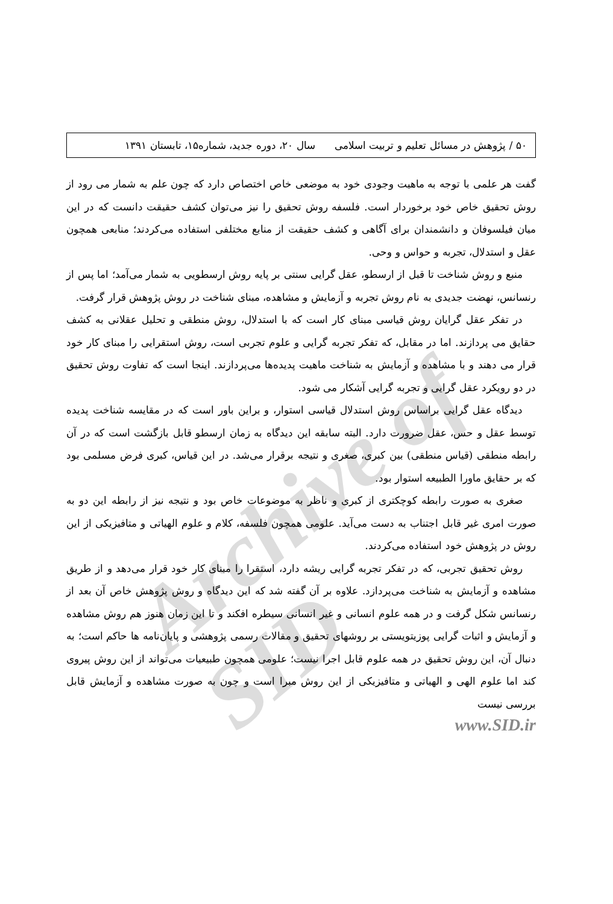Archive of SID
۵۰ / پژوهش در مسائل تعلیم و تربیت اسلامی سال ۲۰، دوره جدید، شماره۱۵، تابستان ۱۳۹۱
گفت هر علمی با توجه به ماهیت وجودی خود به موضعی خاص اختصاص دارد که چون علم به شمار می رود از روش تحقیق خاص خود برخوردار است. فلسفه روش تحقیق را نیز می‌توان کشف حقیقت دانست که در این میان فیلسوفان و دانشمندان برای آگاهی و کشف حقیقت از منابع مختلفی استفاده می‌کردند؛ منابعی همچون عقل و استدلال، تجربه و حواس و وحی.
منبع و روش شناخت تا قبل از ارسطو، عقل گرایی سنتی بر پایه روش ارسطویی به شمار می‌آمد؛ اما پس از رنسانس، نهضت جدیدی به نام روش تجربه و آزمایش و مشاهده، مبنای شناخت در روش پژوهش قرار گرفت.
در تفکر عقل گرایان روش قیاسی مبنای کار است که با استدلال، روش منطقی و تحلیل عقلانی به کشف حقایق می پردازند. اما در مقابل، که تفکر تجربه گرایی و علوم تجربی است، روش استقرایی را مبنای کار خود قرار می دهند و با مشاهده و آزمایش به شناخت ماهیت پدیده‌ها می‌پردازند. اینجا است که تفاوت روش تحقیق در دو رویکرد عقل گرایی و تجربه گرایی آشکار می شود.
دیدگاه عقل گرایی براساس روش استدلال قیاسی استوار، و براین باور است که در مقایسه شناخت پدیده توسط عقل و حس، عقل ضرورت دارد. البته سابقه این دیدگاه به زمان ارسطو قابل بازگشت است که در آن رابطه منطقی (قیاس منطقی) بین کبری، صغری و نتیجه برقرار می‌شد. در این قیاس، کبری فرض مسلمی بود که بر حقایق ماورا الطبیعه استوار بود.
صغری به صورت رابطه کوچکتری از کبری و ناظر به موضوعات خاص بود و نتیجه نیز از رابطه این دو به صورت امری غیر قابل اجتناب به دست می‌آید. علومی همچون فلسفه، کلام و علوم الهیاتی و متافیزیکی از این روش در پژوهش خود استفاده می‌کردند.
روش تحقیق تجربی، که در تفکر تجربه گرایی ریشه دارد، استقرا را مبنای کار خود قرار می‌دهد و از طریق مشاهده و آزمایش به شناخت می‌پردازد. علاوه بر آن گفته شد که این دیدگاه و روش پژوهش خاص آن بعد از رنسانس شکل گرفت و در همه علوم انسانی و غیر انسانی سیطره افکند و تا این زمان هنوز هم روش مشاهده و آزمایش و اثبات گرایی پوزیتویستی بر روشهای تحقیق و مقالات رسمی پژوهشی و پایان‌نامه ها حاکم است؛ به دنبال آن، این روش تحقیق در همه علوم قابل اجرا نیست؛ علومی همچون طبیعیات می‌تواند از این روش پیروی کند اما علوم الهی و الهیاتی و متافیزیکی از این روش مبرا است و چون به صورت مشاهده و آزمایش قابل بررسی نیست
www.SID.ir